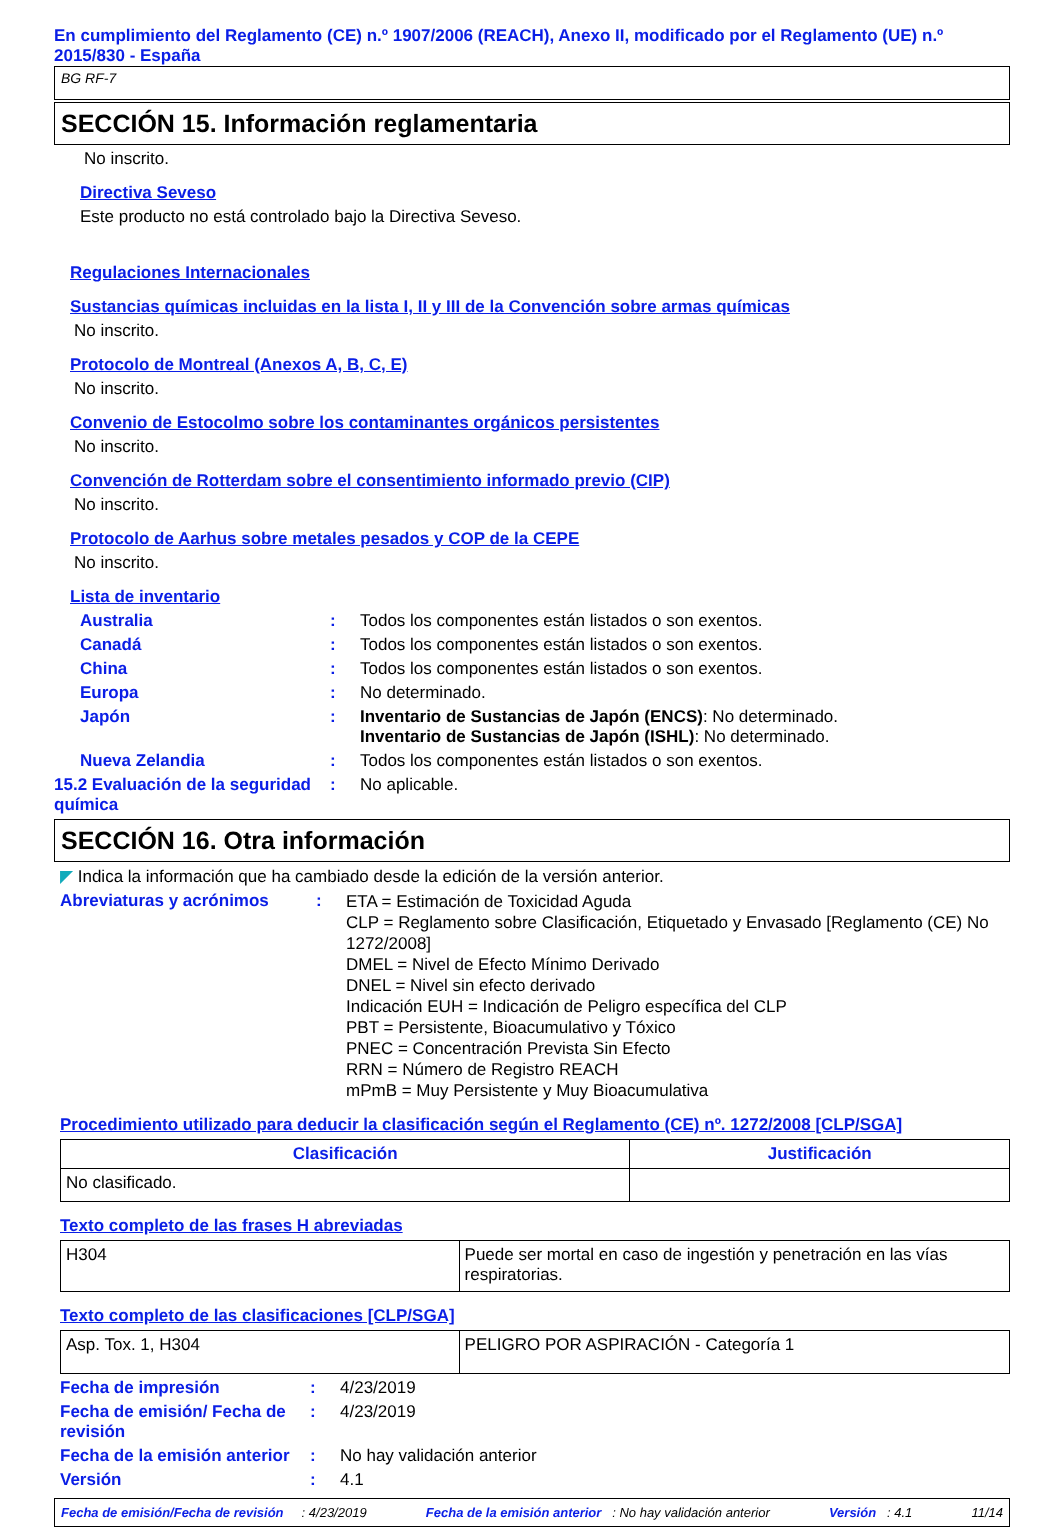En cumplimiento del Reglamento (CE) n.º 1907/2006 (REACH), Anexo II, modificado por el Reglamento (UE) n.º 2015/830 - España
BG RF-7
SECCIÓN 15. Información reglamentaria
No inscrito.
Directiva Seveso
Este producto no está controlado bajo la Directiva Seveso.
Regulaciones Internacionales
Sustancias químicas incluidas en la lista I, II y III de la Convención sobre armas químicas
No inscrito.
Protocolo de Montreal (Anexos A, B, C, E)
No inscrito.
Convenio de Estocolmo sobre los contaminantes orgánicos persistentes
No inscrito.
Convención de Rotterdam sobre el consentimiento informado previo (CIP)
No inscrito.
Protocolo de Aarhus sobre metales pesados y COP de la CEPE
No inscrito.
Lista de inventario
Australia: Todos los componentes están listados o son exentos.
Canadá: Todos los componentes están listados o son exentos.
China: Todos los componentes están listados o son exentos.
Europa: No determinado.
Japón: Inventario de Sustancias de Japón (ENCS): No determinado.
Inventario de Sustancias de Japón (ISHL): No determinado.
Nueva Zelandia: Todos los componentes están listados o son exentos.
15.2 Evaluación de la seguridad química: No aplicable.
SECCIÓN 16. Otra información
◤ Indica la información que ha cambiado desde la edición de la versión anterior.
Abreviaturas y acrónimos: ETA = Estimación de Toxicidad Aguda
CLP = Reglamento sobre Clasificación, Etiquetado y Envasado [Reglamento (CE) No 1272/2008]
DMEL = Nivel de Efecto Mínimo Derivado
DNEL = Nivel sin efecto derivado
Indicación EUH = Indicación de Peligro específica del CLP
PBT = Persistente, Bioacumulativo y Tóxico
PNEC = Concentración Prevista Sin Efecto
RRN = Número de Registro REACH
mPmB = Muy Persistente y Muy Bioacumulativa
Procedimiento utilizado para deducir la clasificación según el Reglamento (CE) nº. 1272/2008 [CLP/SGA]
| Clasificación | Justificación |
| --- | --- |
| No clasificado. | |
Texto completo de las frases H abreviadas
| H304 | Puede ser mortal en caso de ingestión y penetración en las vías respiratorias. |
Texto completo de las clasificaciones [CLP/SGA]
| Asp. Tox. 1, H304 | PELIGRO POR ASPIRACIÓN - Categoría 1 |
Fecha de impresión: 4/23/2019
Fecha de emisión/ Fecha de revisión: 4/23/2019
Fecha de la emisión anterior: No hay validación anterior
Versión: 4.1
Fecha de emisión/Fecha de revisión : 4/23/2019 Fecha de la emisión anterior : No hay validación anterior Versión : 4.1 11/14